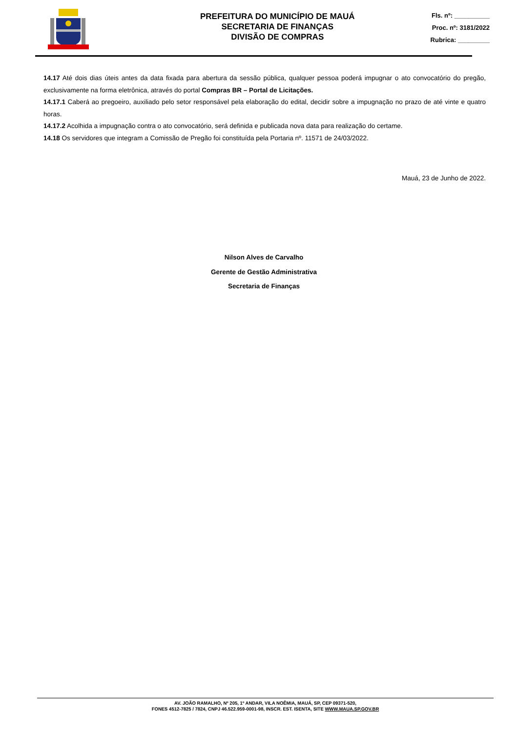PREFEITURA DO MUNICÍPIO DE MAUÁ
SECRETARIA DE FINANÇAS
DIVISÃO DE COMPRAS
Fls. nº: __________
Proc. nº: 3181/2022
Rubrica: _________
14.17 Até dois dias úteis antes da data fixada para abertura da sessão pública, qualquer pessoa poderá impugnar o ato convocatório do pregão, exclusivamente na forma eletrônica, através do portal Compras BR – Portal de Licitações.
14.17.1 Caberá ao pregoeiro, auxiliado pelo setor responsável pela elaboração do edital, decidir sobre a impugnação no prazo de até vinte e quatro horas.
14.17.2 Acolhida a impugnação contra o ato convocatório, será definida e publicada nova data para realização do certame.
14.18 Os servidores que integram a Comissão de Pregão foi constituída pela Portaria nº. 11571 de 24/03/2022.
Mauá, 23 de Junho de 2022.
Nilson Alves de Carvalho
Gerente de Gestão Administrativa
Secretaria de Finanças
AV. JOÃO RAMALHO, Nº 205, 1º ANDAR, VILA NOÊMIA, MAUÁ, SP, CEP 09371-520,
FONES 4512-7825 / 7824, CNPJ 46.522.959-0001-98, INSCR. EST. ISENTA, SITE WWW.MAUA.SP.GOV.BR